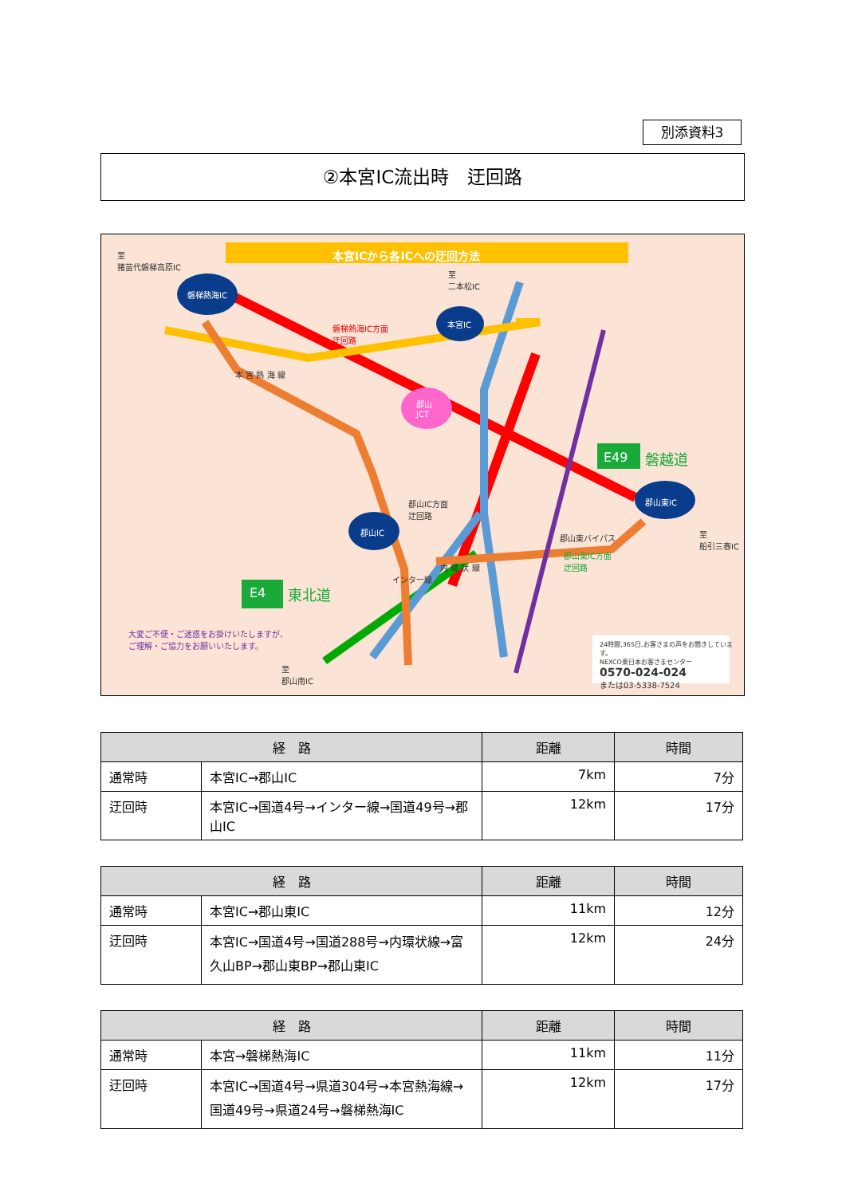別添資料3
②本宮IC流出時　迂回路
本宮ICから各ICへの迂回方法
至
猪苗代磐梯高原IC
磐梯熱海IC
至
二本松IC
本宮IC
磐梯熱海IC方面
迂回路
本 宮 熱 海 線
郡山
JCT
E49 磐越道
郡山IC方面
迂回路
郡山東IC
郡山IC
至
船引三春IC
郡山東バイパス
郡山東IC方面
迂回路
内 環 状 線
インター線
E4 東北道
大変ご不便・ご迷惑をお掛けいたしますが、
ご理解・ご協力をお願いいたします。
至
郡山南IC
24時間,365日,お客さまの声をお聞きしています。
NEXCO東日本お客さまセンター
0570-024-024
または03-5338-7524
| 経 路 | | 距離 | 時間 |
| --- | --- | --- | --- |
| 通常時 | 本宮IC→郡山IC | 7km | 7分 |
| 迂回時 | 本宮IC→国道4号→インター線→国道49号→郡山IC | 12km | 17分 |
| 経 路 | | 距離 | 時間 |
| --- | --- | --- | --- |
| 通常時 | 本宮IC→郡山東IC | 11km | 12分 |
| 迂回時 | 本宮IC→国道4号→国道288号→内環状線→富久山BP→郡山東BP→郡山東IC | 12km | 24分 |
| 経 路 | | 距離 | 時間 |
| --- | --- | --- | --- |
| 通常時 | 本宮→磐梯熱海IC | 11km | 11分 |
| 迂回時 | 本宮IC→国道4号→県道304号→本宮熱海線→国道49号→県道24号→磐梯熱海IC | 12km | 17分 |